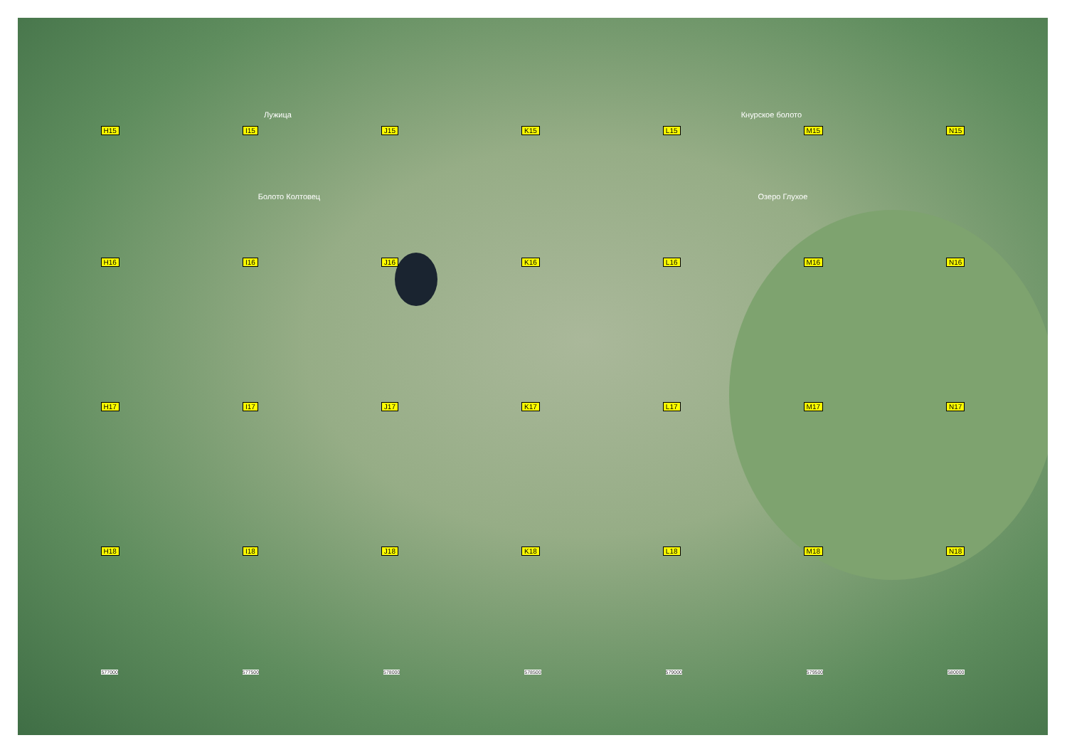Лужица Кнурское болото
H15 I15 J15 K15 L15 M15 N15
Болото Колтовец Озеро Глухое
H16 I16 J16 K16 L16 M16 N16
H17 I17 J17 K17 L17 M17 N17
H18 I18 J18 K18 L18 M18 N18
577000 577500 578000 578500 579000 579500 580000